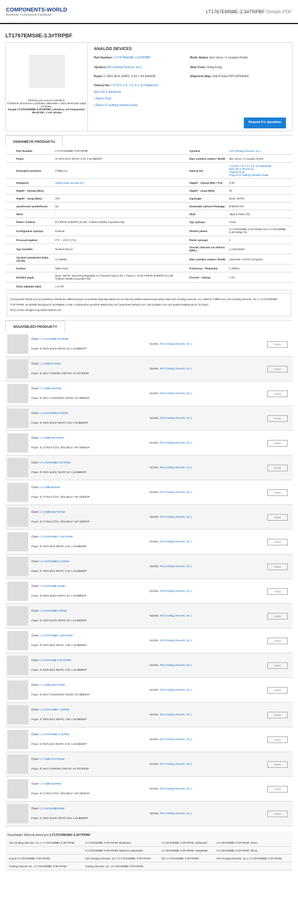COMPONENTS-WORLD
Electronic Components Distributor
LT1767EMS8E-3.3#TRPBF Details PDF
LT1767EMS8E-3.3#TRPBF
Obrázky jsou pouze orientační.
Podrobné informace o produktu naleznete v části Technické údaje produktu.
Koupit LT1767EMS8E-3.3#TRPBF s důvěrou od Component-World.HK, 1 rok záruka
ANALOG DEVICES
Part Number: LT1767EMS8E-3.3#TRPBF
RoHs Status: Bez olova / V souladu RoHS
Výrobce ADI (Analog Devices, Inc.)
Ship From: Hong Kong
Popis IC REG BCK SEPIC 3.3V 1.5A 8MSOP
Shipment Way: DHL/Fedex/TNT/UPS/EMS
Datový list: LT1767(-1.8, 2.5, 3.3, 5) Datasheet
Mac OS X Shortcuts
LTspice Flyer
LTspice IV Getting Started Guide
Request For Quotation
PARAMETR PRODUKTU
| Part Number | LT1767EMS8E-3.3#TRPBF | Výrobce | ADI (Analog Devices, Inc.) |
| Popis | IC REG BCK SEPIC 3.3V 1.5A 8MSOP | Stav volného vedení / RoHS | Bez olova / V souladu RoHS |
| Dostupné množství | 27890 pcs | Datový list | LT1767(-1.8, 2.5, 3.3, 5) Datasheet Mac OS X Shortcuts LTspice Flyer LTspice IV Getting Started Guide |
| Kategorie | Integrované obvody (IC) | Napětí - Výstup (Min / Fix) | 3.3V |
| Napětí - Výstup (Max) | - | Napětí - vstup (Min) | 3V |
| Napětí - vstup (Max) | 25V | topologie | Buck, SEPIC |
| synchronní usměrňovač | No | Dodavatel zařízení Package | 8-MSOP-EP |
| Série | - | Obal | Tape & Reel (TR) |
| Paket / krabice | 8-TSSOP, 8-MSOP (0.118", 3.00mm Width) Exposed Pad | Typ výstupu | Fixed |
| Konfigurace výstupu | Positive | Ostatní jména | LT1767EMS8E-3.3#TRPBF-ND LT1767EMS8E-3.3#TRPBFTR |
| Provozní teplota | 0°C ~ 125°C (TJ) | Počet výstupů | 1 |
| Typ montáže | Surface Mount | Úroveň citlivosti na vlhkost (MSL) | 1 (Unlimited) |
| Výrobní standardní doba výroby | 12 Weeks | Stav volného vedení / RoHS | Lead free / RoHS Compliant |
| Funkce | Step-Down | Frekvence - Přepínání | 1.25MHz |
| Detailní popis | Buck, SEPIC Switching Regulator IC Positive Fixed 3.3V 1 Output 1.5A 8-TSSOP, 8-MSOP (0.118", 3.00mm Width) Exposed Pad | Current - Výstup | 1.5A |
| Číslo základní části | LT1767 | | |
Component-World.com je spolehlivý distributor elektronických součástek.Specializujeme se na všechny elektronické komponenty řady ADI (Analog Devices, Inc.).Máme 27890 kusy ADI (Analog Devices, Inc.) LT1767EMS8E-3.3#TRPBF na skladě dostupných.Vyžádejte si citát z distributora součástí elektroniky na Component-World.com, náš prodejní tým vás bude kontaktovat do 24 hodin.
RFQ Email: info@Components-World.com
SOUVISEJÍCÍ PRODUKTY
Část#: LT1767EMS8-5#TRPBF
Popis: IC REG BUCK SEPIC 5V 1.5A 8MSOP
Výrobci: ADI (Analog Devices, Inc.)
Dotaz
Část#: LT1769CFE#PBF
Popis: IC BATT CHRGR CNSTNT I/V 20TSSOP
Výrobci: ADI (Analog Devices, Inc.)
Dotaz
Část#: LT1769CGN#PBF
Popis: IC BATT CHARGER CONST I/V 28SSOP
Výrobci: ADI (Analog Devices, Inc.)
Dotaz
Část#: LT1767EMS8E#TRPBF
Popis: IC REG BUCK SEPIC ADJ 1.5A 8MSOP
Výrobci: ADI (Analog Devices, Inc.)
Dotaz
Část#: LT1768IGN#TRPBF
Popis: IC CTRLR CCFL SGL/MULT HP 16SSOP
Výrobci: ADI (Analog Devices, Inc.)
Dotaz
Část#: LT1767EMS8E-5#TRPBF
Popis: IC REG BUCK SEPIC 5V 1.5A 8MSOP
Výrobci: ADI (Analog Devices, Inc.)
Dotaz
Část#: LT1768IGN#PBF
Popis: IC CTRLR CCFL SGL/MULT HP 16SSOP
Výrobci: ADI (Analog Devices, Inc.)
Dotaz
Část#: LT1768CGN#TRPBF
Popis: IC CTRLR CCFL SGL/MULT HP 16SSOP
Výrobci: ADI (Analog Devices, Inc.)
Dotaz
Část#: LT1767EMS8E-2.5#TRPBF
Popis: IC REG BCK SEPIC 2.5V 1.5A 8MSOP
Výrobci: ADI (Analog Devices, Inc.)
Dotaz
Část#: LT1767EMS8E-2.5#PBF
Popis: IC REG BCK SEPIC 2.5V 1.5A 8MSOP
Výrobci: ADI (Analog Devices, Inc.)
Dotaz
Část#: LT1767EMS8-5#PBF
Popis: IC REG BUCK SEPIC 5V 1.5A 8MSOP
Výrobci: ADI (Analog Devices, Inc.)
Dotaz
Část#: LT1767EMS8E-5#PBF
Popis: IC REG BUCK SEPIC 5V 1.5A 8MSOP
Výrobci: ADI (Analog Devices, Inc.)
Dotaz
Část#: LT1767EMS8E-1.8#TRPBF
Popis: IC REG BCK SEPIC 1.8V 1.5A 8MSOP
Výrobci: ADI (Analog Devices, Inc.)
Dotaz
Část#: LT1767EMS8-3.3#TRPBF
Popis: IC REG BCK SEPIC 3.3V 1.5A 8MSOP
Výrobci: ADI (Analog Devices, Inc.)
Dotaz
Část#: LT1769CGN#TRPBF
Popis: IC BATT CHARGER CONST I/V 28SSOP
Výrobci: ADI (Analog Devices, Inc.)
Dotaz
Část#: LT1767EMS8E-1.8#PBF
Popis: IC REG BCK SEPIC 1.8V 1.5A 8MSOP
Výrobci: ADI (Analog Devices, Inc.)
Dotaz
Část#: LT1767EMS8E-3.3#PBF
Popis: IC REG BCK SEPIC 3.3V 1.5A 8MSOP
Výrobci: ADI (Analog Devices, Inc.)
Dotaz
Část#: LT1769CFE#TRPBF
Popis: IC BATT CHRGR CNSTNT I/V 20TSSOP
Výrobci: ADI (Analog Devices, Inc.)
Dotaz
Část#: LT1768CGN#PBF
Popis: IC CTRLR CCFL SGL/MULT HP 16SSOP
Výrobci: ADI (Analog Devices, Inc.)
Dotaz
Část#: LT1767EMS8E#PBF
Popis: IC REG BUCK SEPIC ADJ 1.5A 8MSOP
Výrobci: ADI (Analog Devices, Inc.)
Dotaz
Související klíčová slova pro LT1767EMS8E-3.3#TRPBF
| ADI (Analog Devices, Inc.) LT1767EMS8E-3.3#TRPBF. | LT1767EMS8E-3.3#TRPBF distributor | LT1767EMS8E-3.3#TRPBF dodavatel | LT1767EMS8E-3.3#TRPBF Cena |
| | LT1767EMS8E-3.3#TRPBF Stáhnout datasheet. | LT1767EMS8E-3.3#TRPBF Datasheet. | LT1767EMS8E-3.3#TRPBF Stock. |
| koupit LT1767EMS8E-3.3#TRPBF. | ADI (Analog Devices, Inc.) LT1767EMS8E-3.3#TRPBF. | AD LT1767EMS8E-3.3#TRPBF. | ADI (Analog Devices, Inc.) LT1767EMS8E-3.3#TRPBF. |
| Analog Devices Inc. LT1767EMS8E-3.3#TRPBF. | Analog Devices, Inc. LT1767EMS8E-3.3#TRPBF. | | |